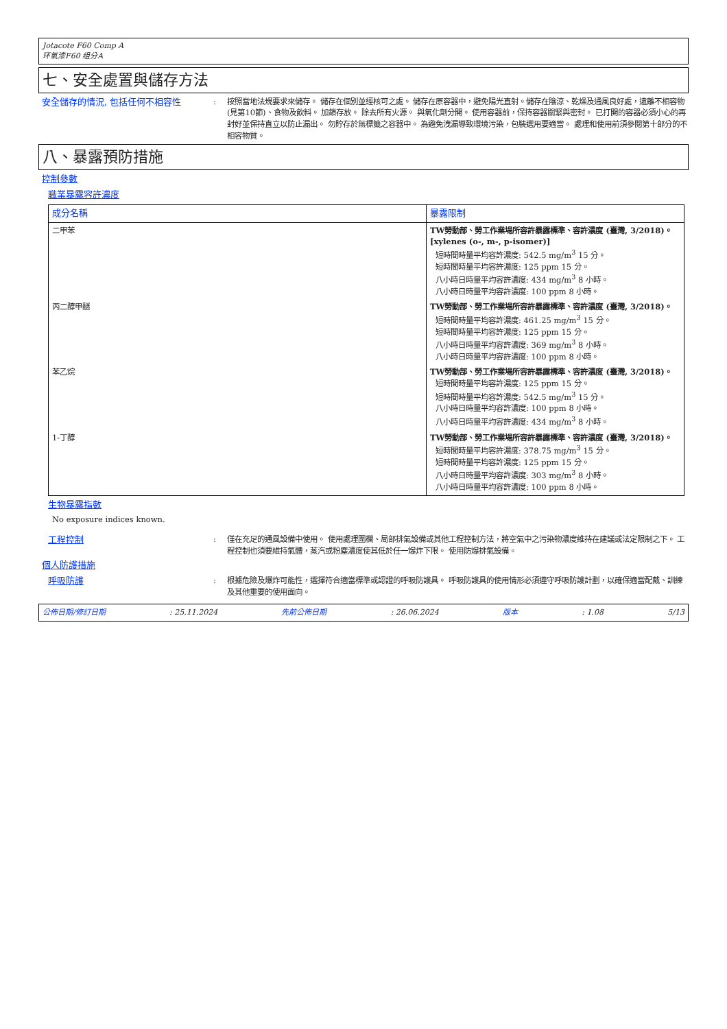Jotacote F60 Comp A
环氧漆F60 组分A
七、安全處置與儲存方法
安全儲存的情況, 包括任何不相容性 : 按照當地法規要求來儲存。 儲存在個別並經核可之處。 儲存在原容器中，避免陽光直射。儲存在陰涼、乾燥及通風良好處，遠離不相容物(見第10節)、食物及飲料。 加鎖存放。 除去所有火源。 與氧化劑分開。 使用容器前，保持容器關緊與密封。 已打開的容器必須小心的再封好並保持直立以防止漏出。 勿貯存於無標籤之容器中。 為避免洩漏導致環境污染，包裝選用要適當。 處理和使用前須參閱第十部分的不相容物質。
八、暴露預防措施
控制參數
職業暴露容許濃度
| 成分名稱 | 暴露限制 |
| --- | --- |
| 二甲苯 | TW勞動部、勞工作業場所容許暴露標準、容許濃度 (臺灣, 3/2018)。 [xylenes (o-, m-, p-isomer)] 短時間時量平均容許濃度: 542.5 mg/m<sup>3</sup> 15 分。 短時間時量平均容許濃度: 125 ppm 15 分。 八小時日時量平均容許濃度: 434 mg/m<sup>3</sup> 8 小時。 八小時日時量平均容許濃度: 100 ppm 8 小時。 |
| 丙二醇甲醚 | TW勞動部、勞工作業場所容許暴露標準、容許濃度 (臺灣, 3/2018)。 短時間時量平均容許濃度: 461.25 mg/m<sup>3</sup> 15 分。 短時間時量平均容許濃度: 125 ppm 15 分。 八小時日時量平均容許濃度: 369 mg/m<sup>3</sup> 8 小時。 八小時日時量平均容許濃度: 100 ppm 8 小時。 |
| 苯乙烷 | TW勞動部、勞工作業場所容許暴露標準、容許濃度 (臺灣, 3/2018)。 短時間時量平均容許濃度: 125 ppm 15 分。 短時間時量平均容許濃度: 542.5 mg/m<sup>3</sup> 15 分。 八小時日時量平均容許濃度: 100 ppm 8 小時。 八小時日時量平均容許濃度: 434 mg/m<sup>3</sup> 8 小時。 |
| 1-丁醇 | TW勞動部、勞工作業場所容許暴露標準、容許濃度 (臺灣, 3/2018)。 短時間時量平均容許濃度: 378.75 mg/m<sup>3</sup> 15 分。 短時間時量平均容許濃度: 125 ppm 15 分。 八小時日時量平均容許濃度: 303 mg/m<sup>3</sup> 8 小時。 八小時日時量平均容許濃度: 100 ppm 8 小時。 |
生物暴露指數
No exposure indices known.
工程控制 : 僅在充足的通風設備中使用。 使用處理圍欄、局部排氣設備或其他工程控制方法，將空氣中之污染物濃度維持在建議或法定限制之下。 工程控制也須要維持氣體，蒸汽或粉塵濃度使其低於任一爆炸下限。 使用防爆排氣設備。
個人防護措施
呼吸防護 : 根據危險及爆炸可能性，選擇符合適當標準或認證的呼吸防護具。 呼吸防護具的使用情形必須遵守呼吸防護計劃，以確保適當配戴、訓練及其他重要的使用面向。
公佈日期/修訂日期: 25.11.2024 先前公佈日期: 26.06.2024 版本: 1.08 5/13